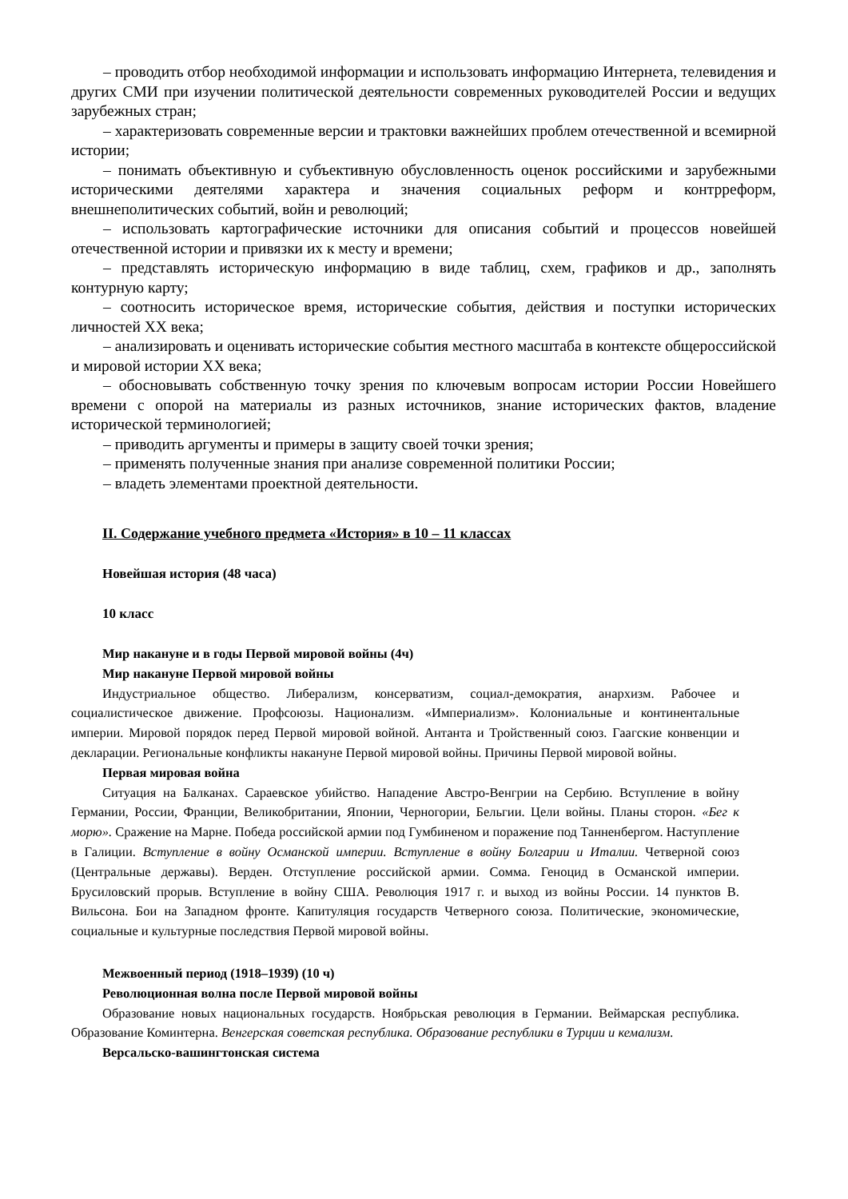– проводить отбор необходимой информации и использовать информацию Интернета, телевидения и других СМИ при изучении политической деятельности современных руководителей России и ведущих зарубежных стран;
– характеризовать современные версии и трактовки важнейших проблем отечественной и всемирной истории;
– понимать объективную и субъективную обусловленность оценок российскими и зарубежными историческими деятелями характера и значения социальных реформ и контрреформ, внешнеполитических событий, войн и революций;
– использовать картографические источники для описания событий и процессов новейшей отечественной истории и привязки их к месту и времени;
– представлять историческую информацию в виде таблиц, схем, графиков и др., заполнять контурную карту;
– соотносить историческое время, исторические события, действия и поступки исторических личностей XX века;
– анализировать и оценивать исторические события местного масштаба в контексте общероссийской и мировой истории XX века;
– обосновывать собственную точку зрения по ключевым вопросам истории России Новейшего времени с опорой на материалы из разных источников, знание исторических фактов, владение исторической терминологией;
– приводить аргументы и примеры в защиту своей точки зрения;
– применять полученные знания при анализе современной политики России;
– владеть элементами проектной деятельности.
II. Содержание учебного предмета «История» в 10 – 11 классах
Новейшая история (48 часа)
10 класс
Мир накануне и в годы Первой мировой войны (4ч)
Мир накануне Первой мировой войны
Индустриальное общество. Либерализм, консерватизм, социал-демократия, анархизм. Рабочее и социалистическое движение. Профсоюзы. Национализм. «Империализм». Колониальные и континентальные империи. Мировой порядок перед Первой мировой войной. Антанта и Тройственный союз. Гаагские конвенции и декларации. Региональные конфликты накануне Первой мировой войны. Причины Первой мировой войны.
Первая мировая война
Ситуация на Балканах. Сараевское убийство. Нападение Австро-Венгрии на Сербию. Вступление в войну Германии, России, Франции, Великобритании, Японии, Черногории, Бельгии. Цели войны. Планы сторон. «Бег к морю». Сражение на Марне. Победа российской армии под Гумбиненом и поражение под Танненбергом. Наступление в Галиции. Вступление в войну Османской империи. Вступление в войну Болгарии и Италии. Четверной союз (Центральные державы). Верден. Отступление российской армии. Сомма. Геноцид в Османской империи. Брусиловский прорыв. Вступление в войну США. Революция 1917 г. и выход из войны России. 14 пунктов В. Вильсона. Бои на Западном фронте. Капитуляция государств Четверного союза. Политические, экономические, социальные и культурные последствия Первой мировой войны.
Межвоенный период (1918–1939) (10 ч)
Революционная волна после Первой мировой войны
Образование новых национальных государств. Ноябрьская революция в Германии. Веймарская республика. Образование Коминтерна. Венгерская советская республика. Образование республики в Турции и кемализм.
Версальско-вашингтонская система